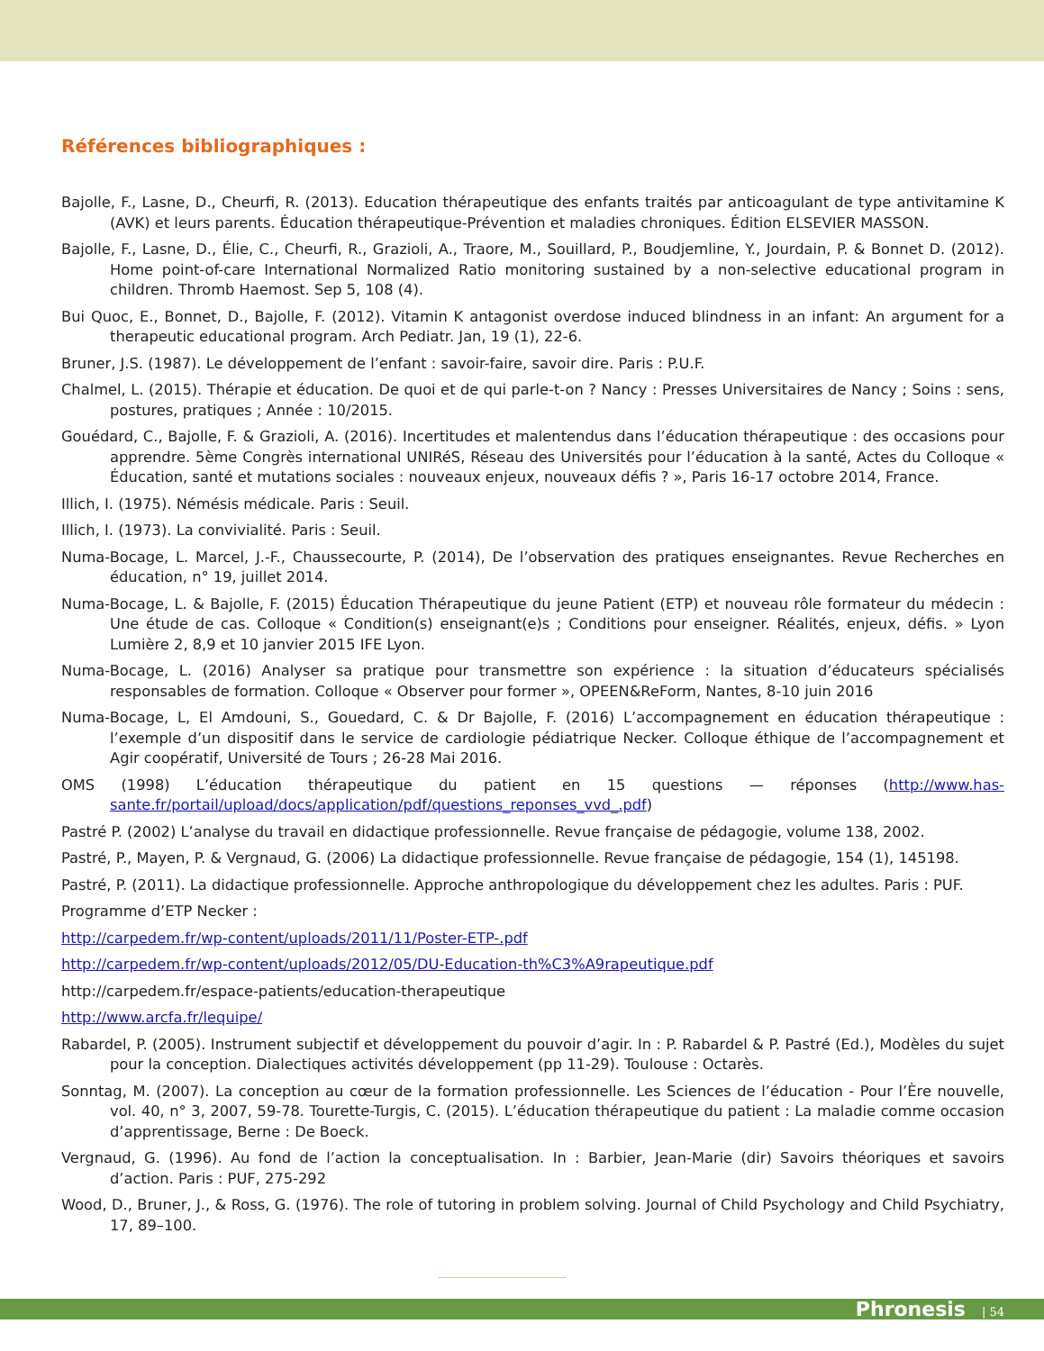Références bibliographiques :
Bajolle, F., Lasne, D., Cheurfi, R. (2013). Education thérapeutique des enfants traités par anticoagulant de type antivitamine K (AVK) et leurs parents. Éducation thérapeutique-Prévention et maladies chroniques. Édition ELSEVIER MASSON.
Bajolle, F., Lasne, D., Élie, C., Cheurfi, R., Grazioli, A., Traore, M., Souillard, P., Boudjemline, Y., Jourdain, P. & Bonnet D. (2012). Home point-of-care International Normalized Ratio monitoring sustained by a non-selective educational program in children. Thromb Haemost. Sep 5, 108 (4).
Bui Quoc, E., Bonnet, D., Bajolle, F. (2012). Vitamin K antagonist overdose induced blindness in an infant: An argument for a therapeutic educational program. Arch Pediatr. Jan, 19 (1), 22-6.
Bruner, J.S. (1987). Le développement de l’enfant : savoir-faire, savoir dire. Paris : P.U.F.
Chalmel, L. (2015). Thérapie et éducation. De quoi et de qui parle-t-on ? Nancy : Presses Universitaires de Nancy ; Soins : sens, postures, pratiques ; Année : 10/2015.
Gouédard, C., Bajolle, F. & Grazioli, A. (2016). Incertitudes et malentendus dans l’éducation thérapeutique : des occasions pour apprendre. 5ème Congrès international UNIRéS, Réseau des Universités pour l’éducation à la santé, Actes du Colloque « Éducation, santé et mutations sociales : nouveaux enjeux, nouveaux défis ? », Paris 16-17 octobre 2014, France.
Illich, I. (1975). Némésis médicale. Paris : Seuil.
Illich, I. (1973). La convivialité. Paris : Seuil.
Numa-Bocage, L. Marcel, J.-F., Chaussecourte, P. (2014), De l’observation des pratiques enseignantes. Revue Recherches en éducation, n° 19, juillet 2014.
Numa-Bocage, L. & Bajolle, F. (2015) Éducation Thérapeutique du jeune Patient (ETP) et nouveau rôle formateur du médecin : Une étude de cas. Colloque « Condition(s) enseignant(e)s ; Conditions pour enseigner. Réalités, enjeux, défis. » Lyon Lumière 2, 8,9 et 10 janvier 2015 IFE Lyon.
Numa-Bocage, L. (2016) Analyser sa pratique pour transmettre son expérience : la situation d’éducateurs spécialisés responsables de formation. Colloque « Observer pour former », OPEEN&ReForm, Nantes, 8-10 juin 2016
Numa-Bocage, L, El Amdouni, S., Gouedard, C. & Dr Bajolle, F. (2016) L’accompagnement en éducation thérapeutique : l’exemple d’un dispositif dans le service de cardiologie pédiatrique Necker. Colloque éthique de l’accompagnement et Agir coopératif, Université de Tours ; 26-28 Mai 2016.
OMS (1998) L’éducation thérapeutique du patient en 15 questions — réponses (http://www.has-sante.fr/portail/upload/docs/application/pdf/questions_reponses_vvd_.pdf)
Pastré P. (2002) L’analyse du travail en didactique professionnelle. Revue française de pédagogie, volume 138, 2002.
Pastré, P., Mayen, P. & Vergnaud, G. (2006) La didactique professionnelle. Revue française de pédagogie, 154 (1), 145198.
Pastré, P. (2011). La didactique professionnelle. Approche anthropologique du développement chez les adultes. Paris : PUF.
Programme d’ETP Necker :
http://carpedem.fr/wp-content/uploads/2011/11/Poster-ETP-.pdf
http://carpedem.fr/wp-content/uploads/2012/05/DU-Education-th%C3%A9rapeutique.pdf
http://carpedem.fr/espace-patients/education-therapeutique
http://www.arcfa.fr/lequipe/
Rabardel, P. (2005). Instrument subjectif et développement du pouvoir d’agir. In : P. Rabardel & P. Pastré (Ed.), Modèles du sujet pour la conception. Dialectiques activités développement (pp 11-29). Toulouse : Octarès.
Sonntag, M. (2007). La conception au cœur de la formation professionnelle. Les Sciences de l’éducation - Pour l’Ère nouvelle, vol. 40, n° 3, 2007, 59-78. Tourette-Turgis, C. (2015). L’éducation thérapeutique du patient : La maladie comme occasion d’apprentissage, Berne : De Boeck.
Vergnaud, G. (1996). Au fond de l’action la conceptualisation. In : Barbier, Jean-Marie (dir) Savoirs théoriques et savoirs d’action. Paris : PUF, 275-292
Wood, D., Bruner, J., & Ross, G. (1976). The role of tutoring in problem solving. Journal of Child Psychology and Child Psychiatry, 17, 89–100.
Phronesis | 54